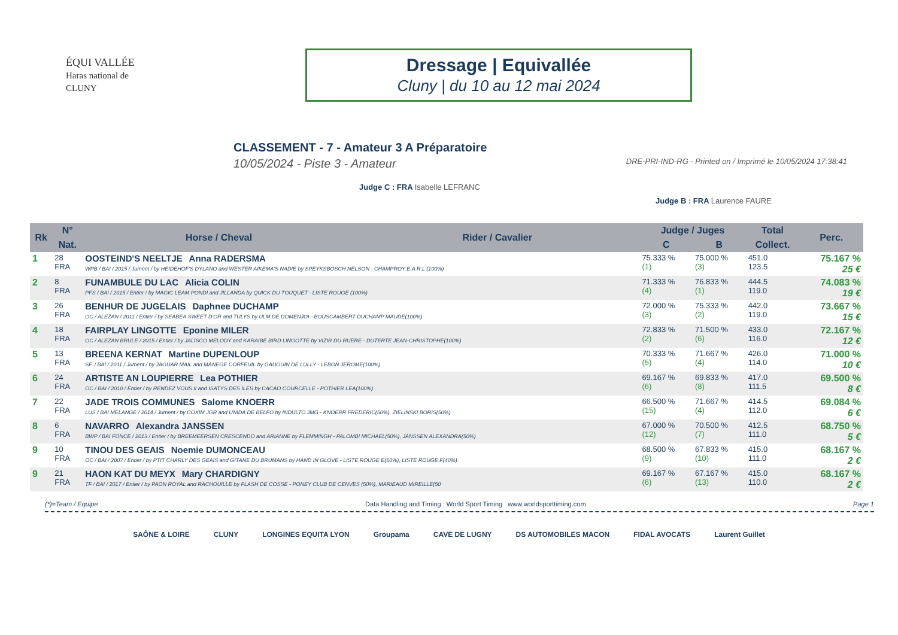ÉQUI VALLÉE
Haras national de CLUNY
Dressage | Equivallée
Cluny | du 10 au 12 mai 2024
CLASSEMENT - 7 - Amateur 3 A Préparatoire
10/05/2024 - Piste 3 - Amateur DRE-PRI-IND-RG - Printed on / Imprimé le 10/05/2024 17:38:41
Judge C : FRA Isabelle LEFRANC
Judge B : FRA Laurence FAURE
| Rk | N° | Horse / Cheval | Rider / Cavalier | Judge / Juges | | Total | Perc. |
| --- | --- | --- | --- | --- | --- | --- | --- |
| | Nat. | | | C | B | Collect. | |
| 1 | 28 FRA | OOSTEIND'S NEELTJE Anna RADERSMA WPB / BAI / 2015 / Jument / by HEIDEHOF'S DYLANO and WESTER AIKEMA'S NADIE by SPEYKSBOSCH NELSON - CHAMPROY E.A R.L (100%) | | 75.333 % (1) | 75.000 % (3) | 451.0 123.5 | 75.167 % 25 € |
| 2 | 8 FRA | FUNAMBULE DU LAC Alicia COLIN PFS / BAI / 2015 / Entier / by MAGIC LEAM PONDI and JILLANDA by QUICK DU TOUQUET - LISTE ROUGE (100%) | | 71.333 % (4) | 76.833 % (1) | 444.5 119.0 | 74.083 % 19 € |
| 3 | 26 FRA | BENHUR DE JUGELAIS Daphnee DUCHAMP OC / ALEZAN / 2011 / Entier / by SEABEA SWEET D'OR and TULYS by ULM DE DOMENJOI - BOUSCAMBERT DUCHAMP MAUDE(100%) | | 72.000 % (3) | 75.333 % (2) | 442.0 119.0 | 73.667 % 15 € |
| 4 | 18 FRA | FAIRPLAY LINGOTTE Eponine MILER OC / ALEZAN BRULE / 2015 / Entier / by JALISCO MELODY and KARAIBE BIRD LINGOTTE by VIZIR DU RUERE - DUTERTE JEAN-CHRISTOPHE(100%) | | 72.833 % (2) | 71.500 % (6) | 433.0 116.0 | 72.167 % 12 € |
| 5 | 13 FRA | BREENA KERNAT Martine DUPENLOUP SF. / BAI / 2011 / Jument / by JAGUAR MAIL and MANEGE CORFEUIL by GAUGUIN DE LULLY - LEBON JEROME(100%) | | 70.333 % (5) | 71.667 % (4) | 426.0 114.0 | 71.000 % 10 € |
| 6 | 24 FRA | ARTISTE AN LOUPIERRE Lea POTHIER OC / BAI / 2010 / Entier / by RENDEZ VOUS II and ISATYS DES ILES by CACAO COURCELLE - POTHIER LEA(100%) | | 69.167 % (6) | 69.833 % (8) | 417.0 111.5 | 69.500 % 8 € |
| 7 | 22 FRA | JADE TROIS COMMUNES Salome KNOERR LUS / BAI MELANGE / 2014 / Jument / by COXIM JGR and UNIDA DE BELFO by INDULTO JMG - KNOERR FREDERIC(50%), ZIELINSKI BORIS(50%) | | 66.500 % (15) | 71.667 % (4) | 414.5 112.0 | 69.084 % 6 € |
| 8 | 6 FRA | NAVARRO Alexandra JANSSEN BWP / BAI FONCE / 2013 / Entier / by BREEMEERSEN CRESCENDO and ARIANNE by FLEMMINGH - PALOMBI MICHAEL(50%), JANSSEN ALEXANDRA(50%) | | 67.000 % (12) | 70.500 % (7) | 412.5 111.0 | 68.750 % 5 € |
| 9 | 10 FRA | TINOU DES GEAIS Noemie DUMONCEAU OC / BAI / 2007 / Entier / by PTIT CHARLY DES GEAIS and GITANE DU BRUMANS by HAND IN GLOVE - LISTE ROUGE E(60%), LISTE ROUGE F(40%) | | 68.500 % (9) | 67.833 % (10) | 415.0 111.0 | 68.167 % 2 € |
| 9 | 21 FRA | HAON KAT DU MEYX Mary CHARDIGNY TF / BAI / 2017 / Entier / by PAON ROYAL and RACHOUILLE by FLASH DE COSSE - PONEY CLUB DE CENVES (50%), MARIEAUD MIREILLE(50 | | 69.167 % (6) | 67.167 % (13) | 415.0 110.0 | 68.167 % 2 € |
(*)=Team / Equipe Data Handling and Timing : World Sport Timing www.worldsporttiming.com Page 1
SAÔNE & LOIRE CLUNY LONGINES EQUITA LYON Groupama CAVE DE LUGNY DS AUTOMOBILES MACON FIDAL AVOCATS Laurent Guillet